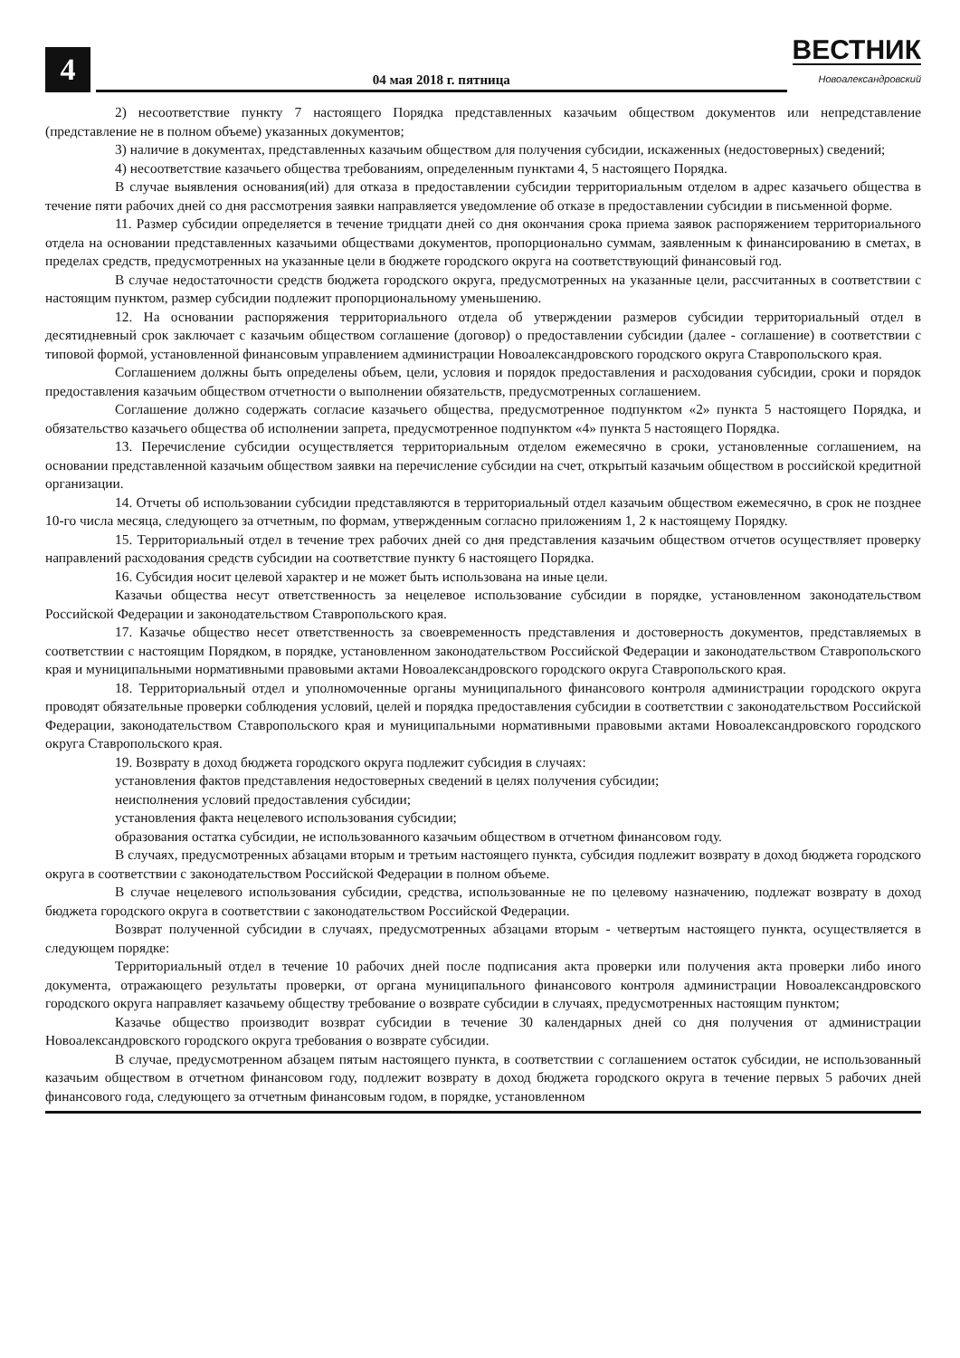4
04 мая 2018 г. пятница
ВЕСТНИК
Новоалександровский
2) несоответствие пункту 7 настоящего Порядка представленных казачьим обществом документов или непредставление (представление не в полном объеме) указанных документов;
3) наличие в документах, представленных казачьим обществом для получения субсидии, искаженных (недостоверных) сведений;
4) несоответствие казачьего общества требованиям, определенным пунктами 4, 5 настоящего Порядка.
В случае выявления основания(ий) для отказа в предоставлении субсидии территориальным отделом в адрес казачьего общества в течение пяти рабочих дней со дня рассмотрения заявки направляется уведомление об отказе в предоставлении субсидии в письменной форме.
11. Размер субсидии определяется в течение тридцати дней со дня окончания срока приема заявок распоряжением территориального отдела на основании представленных казачьими обществами документов, пропорционально суммам, заявленным к финансированию в сметах, в пределах средств, предусмотренных на указанные цели в бюджете городского округа на соответствующий финансовый год.
В случае недостаточности средств бюджета городского округа, предусмотренных на указанные цели, рассчитанных в соответствии с настоящим пунктом, размер субсидии подлежит пропорциональному уменьшению.
12. На основании распоряжения территориального отдела об утверждении размеров субсидии территориальный отдел в десятидневный срок заключает с казачьим обществом соглашение (договор) о предоставлении субсидии (далее - соглашение) в соответствии с типовой формой, установленной финансовым управлением администрации Новоалександровского городского округа Ставропольского края.
Соглашением должны быть определены объем, цели, условия и порядок предоставления и расходования субсидии, сроки и порядок предоставления казачьим обществом отчетности о выполнении обязательств, предусмотренных соглашением.
Соглашение должно содержать согласие казачьего общества, предусмотренное подпунктом «2» пункта 5 настоящего Порядка, и обязательство казачьего общества об исполнении запрета, предусмотренное подпунктом «4» пункта 5 настоящего Порядка.
13. Перечисление субсидии осуществляется территориальным отделом ежемесячно в сроки, установленные соглашением, на основании представленной казачьим обществом заявки на перечисление субсидии на счет, открытый казачьим обществом в российской кредитной организации.
14. Отчеты об использовании субсидии представляются в территориальный отдел казачьим обществом ежемесячно, в срок не позднее 10-го числа месяца, следующего за отчетным, по формам, утвержденным согласно приложениям 1, 2 к настоящему Порядку.
15. Территориальный отдел в течение трех рабочих дней со дня представления казачьим обществом отчетов осуществляет проверку направлений расходования средств субсидии на соответствие пункту 6 настоящего Порядка.
16. Субсидия носит целевой характер и не может быть использована на иные цели.
Казачьи общества несут ответственность за нецелевое использование субсидии в порядке, установленном законодательством Российской Федерации и законодательством Ставропольского края.
17. Казачье общество несет ответственность за своевременность представления и достоверность документов, представляемых в соответствии с настоящим Порядком, в порядке, установленном законодательством Российской Федерации и законодательством Ставропольского края и муниципальными нормативными правовыми актами Новоалександровского городского округа Ставропольского края.
18. Территориальный отдел и уполномоченные органы муниципального финансового контроля администрации городского округа проводят обязательные проверки соблюдения условий, целей и порядка предоставления субсидии в соответствии с законодательством Российской Федерации, законодательством Ставропольского края и муниципальными нормативными правовыми актами Новоалександровского городского округа Ставропольского края.
19. Возврату в доход бюджета городского округа подлежит субсидия в случаях:
установления фактов представления недостоверных сведений в целях получения субсидии;
неисполнения условий предоставления субсидии;
установления факта нецелевого использования субсидии;
образования остатка субсидии, не использованного казачьим обществом в отчетном финансовом году.
В случаях, предусмотренных абзацами вторым и третьим настоящего пункта, субсидия подлежит возврату в доход бюджета городского округа в соответствии с законодательством Российской Федерации в полном объеме.
В случае нецелевого использования субсидии, средства, использованные не по целевому назначению, подлежат возврату в доход бюджета городского округа в соответствии с законодательством Российской Федерации.
Возврат полученной субсидии в случаях, предусмотренных абзацами вторым - четвертым настоящего пункта, осуществляется в следующем порядке:
Территориальный отдел в течение 10 рабочих дней после подписания акта проверки или получения акта проверки либо иного документа, отражающего результаты проверки, от органа муниципального финансового контроля администрации Новоалександровского городского округа направляет казачьему обществу требование о возврате субсидии в случаях, предусмотренных настоящим пунктом;
Казачье общество производит возврат субсидии в течение 30 календарных дней со дня получения от администрации Новоалександровского городского округа требования о возврате субсидии.
В случае, предусмотренном абзацем пятым настоящего пункта, в соответствии с соглашением остаток субсидии, не использованный казачьим обществом в отчетном финансовом году, подлежит возврату в доход бюджета городского округа в течение первых 5 рабочих дней финансового года, следующего за отчетным финансовым годом, в порядке, установленном